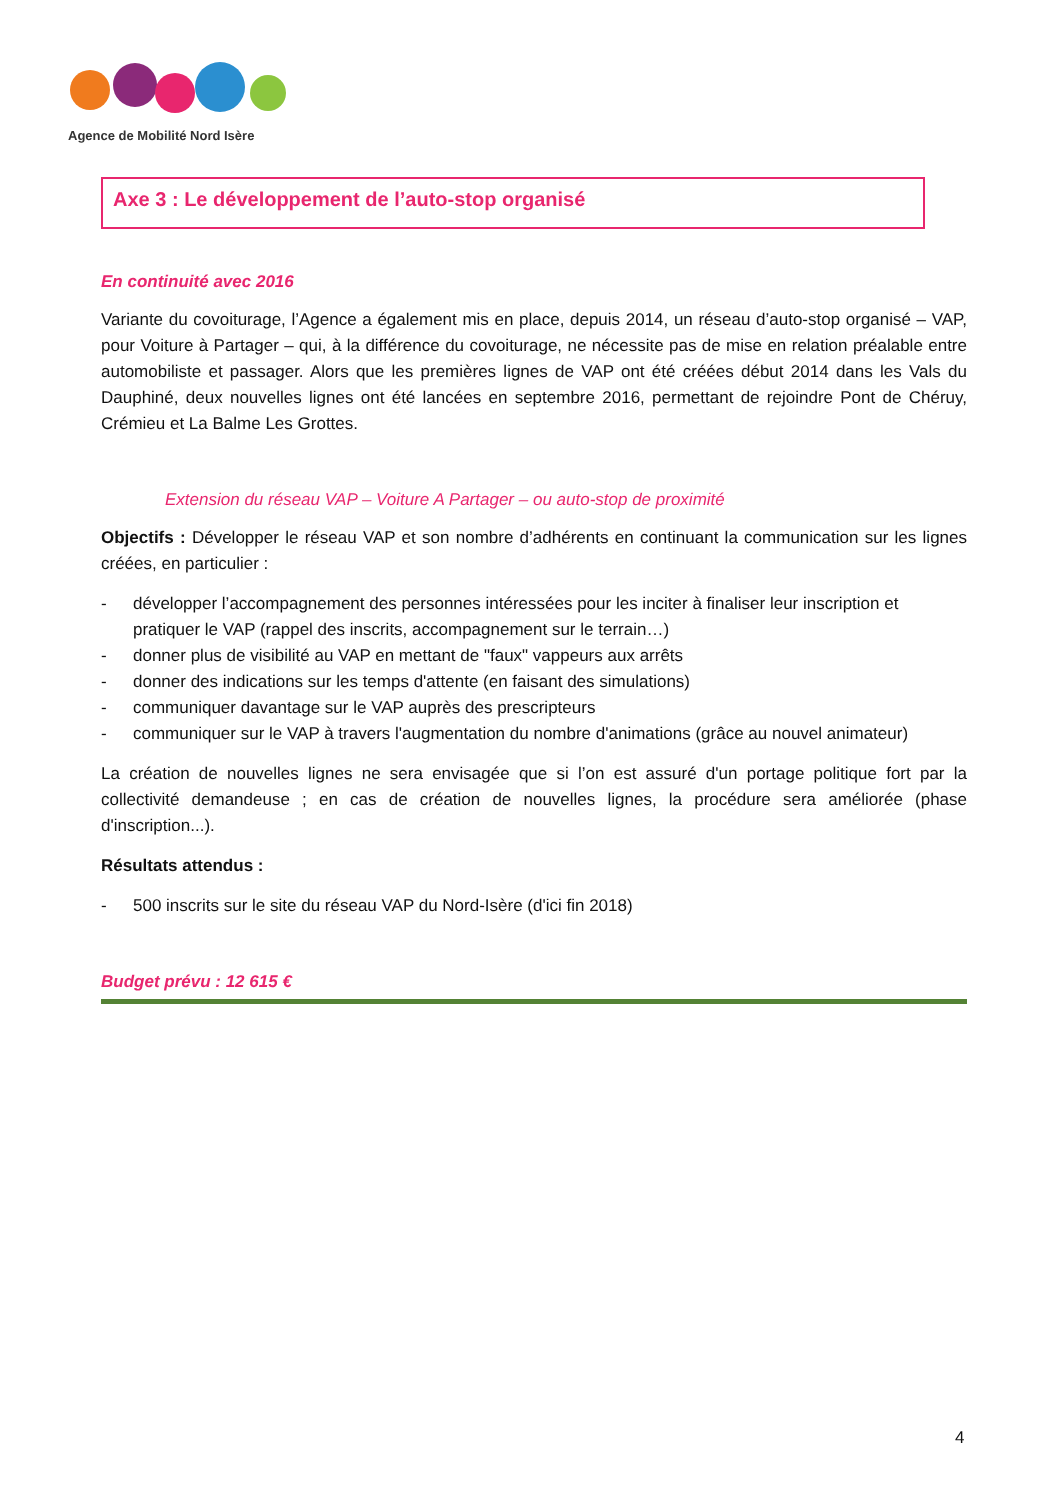Agence de Mobilité Nord Isère
Axe 3 : Le développement de l’auto-stop organisé
En continuité avec 2016
Variante du covoiturage, l’Agence a également mis en place, depuis 2014, un réseau d’auto-stop organisé – VAP, pour Voiture à Partager – qui, à la différence du covoiturage, ne nécessite pas de mise en relation préalable entre automobiliste et passager. Alors que les premières lignes de VAP ont été créées début 2014 dans les Vals du Dauphiné, deux nouvelles lignes ont été lancées en septembre 2016, permettant de rejoindre Pont de Chéruy, Crémieu et La Balme Les Grottes.
Extension du réseau VAP – Voiture A Partager – ou auto-stop de proximité
Objectifs : Développer le réseau VAP et son nombre d’adhérents en continuant la communication sur les lignes créées, en particulier :
- développer l’accompagnement des personnes intéressées pour les inciter à finaliser leur inscription et pratiquer le VAP (rappel des inscrits, accompagnement sur le terrain…)
- donner plus de visibilité au VAP en mettant de "faux" vappeurs aux arrêts
- donner des indications sur les temps d'attente (en faisant des simulations)
- communiquer davantage sur le VAP auprès des prescripteurs
- communiquer sur le VAP à travers l'augmentation du nombre d'animations (grâce au nouvel animateur)
La création de nouvelles lignes ne sera envisagée que si l’on est assuré d'un portage politique fort par la collectivité demandeuse ; en cas de création de nouvelles lignes, la procédure sera améliorée (phase d'inscription...).
Résultats attendus :
- 500 inscrits sur le site du réseau VAP du Nord-Isère (d'ici fin 2018)
Budget prévu : 12 615 €
4